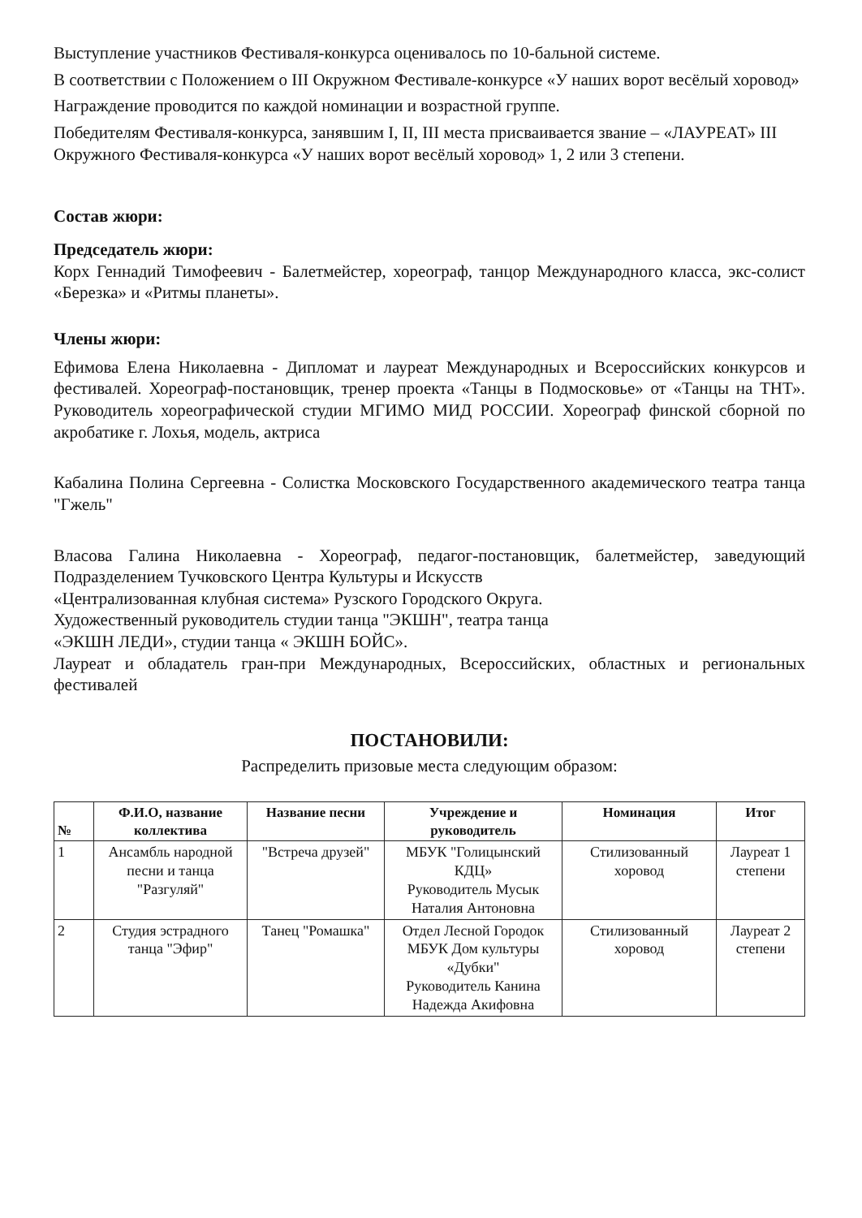Выступление участников Фестиваля-конкурса оценивалось по 10-бальной системе.
В соответствии с Положением о III Окружном Фестивале-конкурсе «У наших ворот весёлый хоровод»
Награждение проводится по каждой номинации и возрастной группе.
Победителям Фестиваля-конкурса, занявшим I, II, III места присваивается звание – «ЛАУРЕАТ» III Окружного Фестиваля-конкурса «У наших ворот весёлый хоровод» 1, 2 или 3 степени.
Состав жюри:
Председатель жюри:
Корх Геннадий Тимофеевич - Балетмейстер, хореограф, танцор Международного класса, экс-солист «Березка» и «Ритмы планеты».
Члены жюри:
Ефимова Елена Николаевна - Дипломат и лауреат Международных и Всероссийских конкурсов и фестивалей. Хореограф-постановщик, тренер проекта «Танцы в Подмосковье» от «Танцы на ТНТ». Руководитель хореографической студии МГИМО МИД РОССИИ. Хореограф финской сборной по акробатике г. Лохья, модель, актриса
Кабалина Полина Сергеевна - Солистка Московского Государственного академического театра танца "Гжель"
Власова Галина Николаевна - Хореограф, педагог-постановщик, балетмейстер, заведующий Подразделением Тучковского Центра Культуры и Искусств
«Централизованная клубная система» Рузского Городского Округа.
Художественный руководитель студии танца "ЭКШН", театра танца
«ЭКШН ЛЕДИ», студии танца « ЭКШН БОЙС».
Лауреат и обладатель гран-при Международных, Всероссийских, областных и региональных фестивалей
ПОСТАНОВИЛИ:
Распределить призовые места следующим образом:
| № | Ф.И.О, название коллектива | Название песни | Учреждение и руководитель | Номинация | Итог |
| --- | --- | --- | --- | --- | --- |
| 1 | Ансамбль народной песни и танца "Разгуляй" | "Встреча друзей" | МБУК "Голицынский КДЦ» Руководитель Мусык Наталия Антоновна | Стилизованный хоровод | Лауреат 1 степени |
| 2 | Студия эстрадного танца "Эфир" | Танец "Ромашка" | Отдел Лесной Городок МБУК Дом культуры «Дубки" Руководитель Канина Надежда Акифовна | Стилизованный хоровод | Лауреат 2 степени |